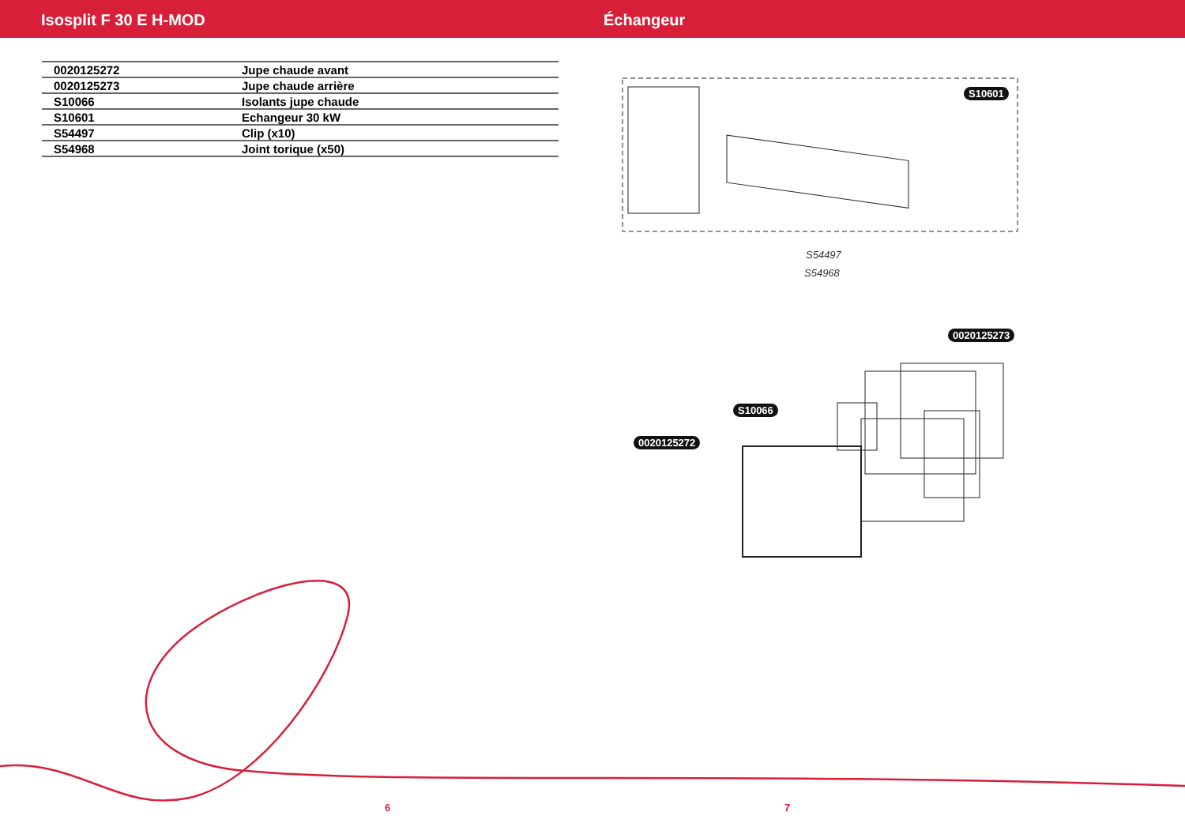Isosplit F 30 E H-MOD Échangeur
| 0020125272 | Jupe chaude avant |
| 0020125273 | Jupe chaude arrière |
| S10066 | Isolants jupe chaude |
| S10601 | Echangeur 30 kW |
| S54497 | Clip (x10) |
| S54968 | Joint torique (x50) |
S10601
S54497
S54968
0020125273
S10066
0020125272
6 7